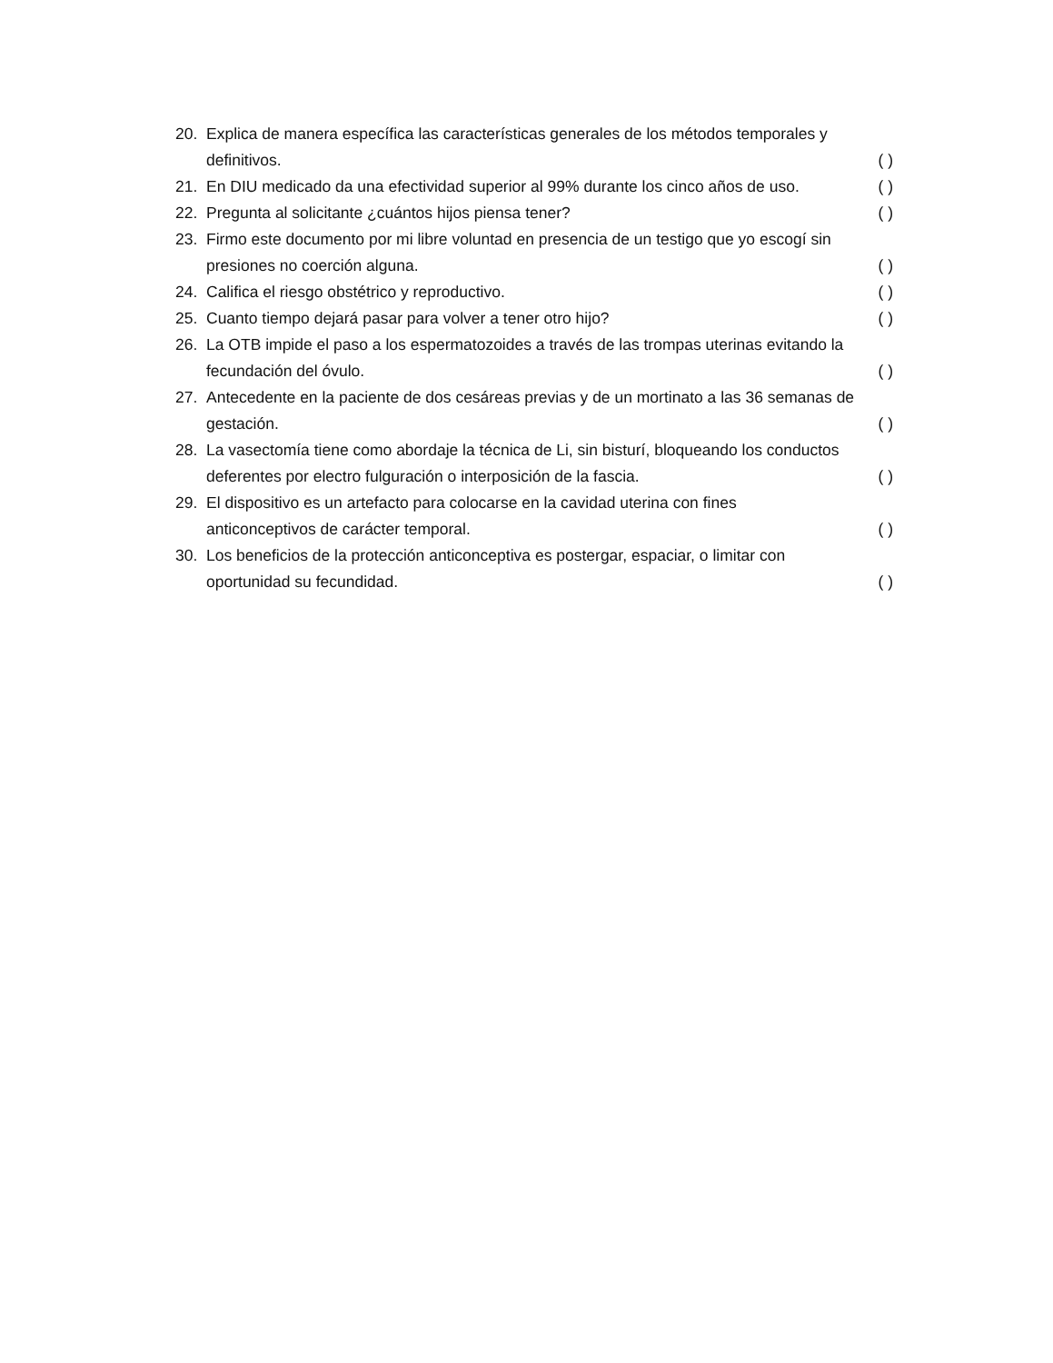20. Explica de manera específica las características generales de los métodos temporales y
definitivos. ( )
21. En DIU medicado da una efectividad superior al 99% durante los cinco años de uso. ( )
22. Pregunta al solicitante ¿cuántos hijos piensa tener? ( )
23. Firmo este documento por mi libre voluntad en presencia de un testigo que yo escogí sin
presiones no coerción alguna. ( )
24. Califica el riesgo obstétrico y reproductivo. ( )
25. Cuanto tiempo dejará pasar para volver a tener otro hijo? ( )
26. La OTB impide el paso a los espermatozoides a través de las trompas uterinas evitando la
fecundación del óvulo. ( )
27. Antecedente en la paciente de dos cesáreas previas y de un mortinato a las 36 semanas de
gestación. ( )
28. La vasectomía tiene como abordaje la técnica de Li, sin bisturí, bloqueando los conductos
deferentes por electro fulguración o interposición de la fascia. ( )
29. El dispositivo es un artefacto para colocarse en la cavidad uterina con fines
anticonceptivos de carácter temporal. ( )
30. Los beneficios de la protección anticonceptiva es postergar, espaciar, o limitar con
oportunidad su fecundidad. ( )